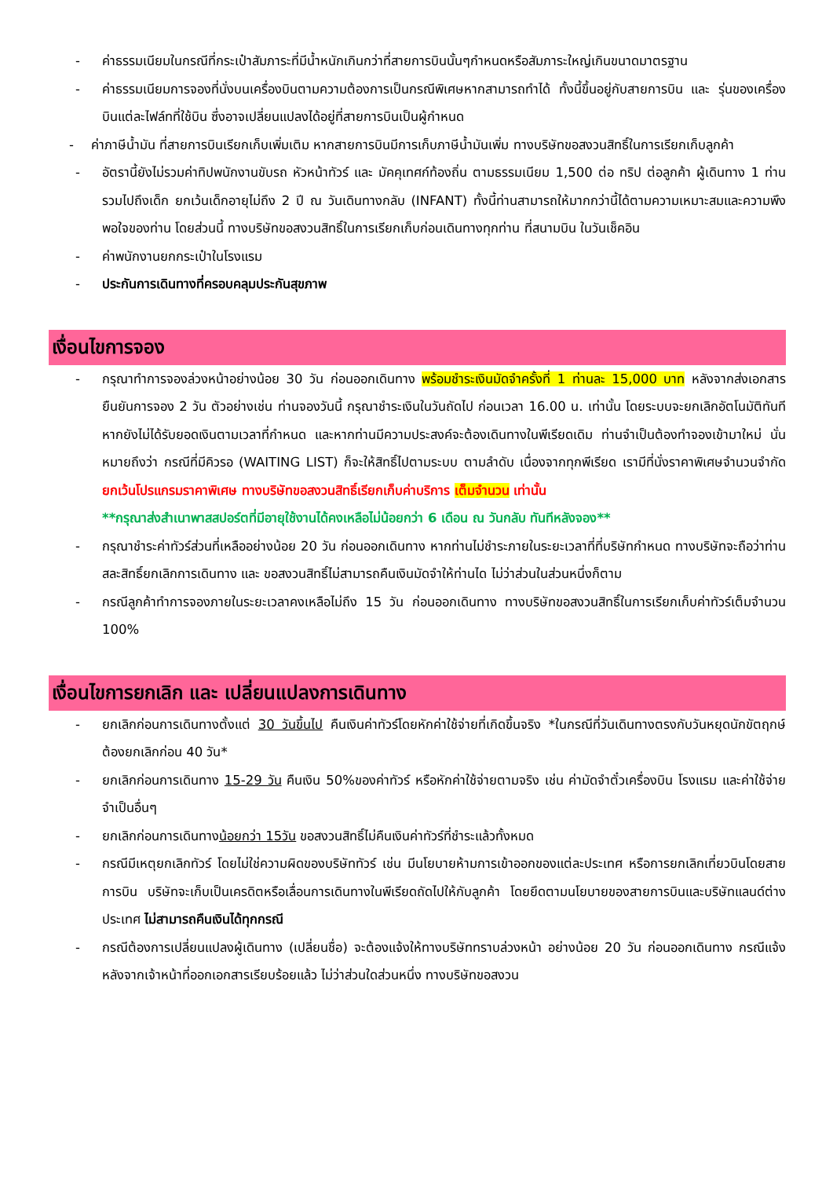- ค่าธรรมเนียมในกรณีที่กระเป๋าสัมภาระที่มีน้ำหนักเกินกว่าที่สายการบินนั้นๆกำหนดหรือสัมภาระใหญ่เกินขนาดมาตรฐาน
- ค่าธรรมเนียมการจองที่นั่งบนเครื่องบินตามความต้องการเป็นกรณีพิเศษหากสามารถทำได้ ทั้งนี้ขึ้นอยู่กับสายการบิน และ รุ่นของเครื่องบินแต่ละไฟล์ทที่ใช้บิน ซึ่งอาจเปลี่ยนแปลงได้อยู่ที่สายการบินเป็นผู้กำหนด
- ค่าภาษีน้ำมัน ที่สายการบินเรียกเก็บเพิ่มเติม หากสายการบินมีการเก็บภาษีน้ำมันเพิ่ม ทางบริษัทขอสงวนสิทธิ์ในการเรียกเก็บลูกค้า
- อัตรานี้ยังไม่รวมค่าทิปพนักงานขับรถ หัวหน้าทัวร์ และ มัคคุเทศก์ท้องถิ่น ตามธรรมเนียม 1,500 ต่อ ทริป ต่อลูกค้า ผู้เดินทาง 1 ท่าน รวมไปถึงเด็ก ยกเว้นเด็กอายุไม่ถึง 2 ปี ณ วันเดินทางกลับ (INFANT) ทั้งนี้ท่านสามารถให้มากกว่านี้ได้ตามความเหมาะสมและความพึงพอใจของท่าน โดยส่วนนี้ ทางบริษัทขอสงวนสิทธิ์ในการเรียกเก็บก่อนเดินทางทุกท่าน ที่สนามบิน ในวันเช็คอิน
- ค่าพนักงานยกกระเป๋าในโรงแรม
- ประกันการเดินทางที่ครอบคลุมประกันสุขภาพ
เงื่อนไขการจอง
- กรุณาทำการจองล่วงหน้าอย่างน้อย 30 วัน ก่อนออกเดินทาง พร้อมชำระเงินมัดจำครั้งที่ 1 ท่านละ 15,000 บาท หลังจากส่งเอกสารยืนยันการจอง 2 วัน ตัวอย่างเช่น ท่านจองวันนี้ กรุณาชำระเงินในวันถัดไป ก่อนเวลา 16.00 น. เท่านั้น โดยระบบจะยกเลิกอัตโนมัติทันที หากยังไม่ได้รับยอดเงินตามเวลาที่กำหนด และหากท่านมีความประสงค์จะต้องเดินทางในพีเรียดเดิม ท่านจำเป็นต้องทำจองเข้ามาใหม่ นั่นหมายถึงว่า กรณีที่มีคิวรอ (WAITING LIST) ก็จะให้สิทธิ์ไปตามระบบ ตามลำดับ เนื่องจากทุกพีเรียด เรามีที่นั่งราคาพิเศษจำนวนจำกัด ยกเว้นโปรแกรมราคาพิเศษ ทางบริษัทขอสงวนสิทธิ์เรียกเก็บค่าบริการ เต็มจำนวน เท่านั้น
**กรุณาส่งสำเนาพาสสปอร์ตที่มีอายุใช้งานได้คงเหลือไม่น้อยกว่า 6 เดือน ณ วันกลับ ทันทีหลังจอง**
- กรุณาชำระค่าทัวร์ส่วนที่เหลืออย่างน้อย 20 วัน ก่อนออกเดินทาง หากท่านไม่ชำระภายในระยะเวลาที่ที่บริษัทกำหนด ทางบริษัทจะถือว่าท่านสละสิทธิ์ยกเลิกการเดินทาง และ ขอสงวนสิทธิ์ไม่สามารถคืนเงินมัดจำให้ท่านได ไม่ว่าส่วนในส่วนหนึ่งก็ตาม
- กรณีลูกค้าทำการจองภายในระยะเวลาคงเหลือไม่ถึง 15 วัน ก่อนออกเดินทาง ทางบริษัทขอสงวนสิทธิ์ในการเรียกเก็บค่าทัวร์เต็มจำนวน 100%
เงื่อนไขการยกเลิก และ เปลี่ยนแปลงการเดินทาง
- ยกเลิกก่อนการเดินทางตั้งแต่ 30 วันขึ้นไป คืนเงินค่าทัวร์โดยหักค่าใช้จ่ายที่เกิดขึ้นจริง *ในกรณีที่วันเดินทางตรงกับวันหยุดนักขัตฤกษ์ ต้องยกเลิกก่อน 40 วัน*
- ยกเลิกก่อนการเดินทาง 15-29 วัน คืนเงิน 50%ของค่าทัวร์ หรือหักค่าใช้จ่ายตามจริง เช่น ค่ามัดจำตั๋วเครื่องบิน โรงแรม และค่าใช้จ่ายจำเป็นอื่นๆ
- ยกเลิกก่อนการเดินทางน้อยกว่า 15วัน ขอสงวนสิทธิ์ไม่คืนเงินค่าทัวร์ที่ชำระแล้วทั้งหมด
- กรณีมีเหตุยกเลิกทัวร์ โดยไม่ใช่ความผิดของบริษัททัวร์ เช่น มีนโยบายห้ามการเข้าออกของแต่ละประเทศ หรือการยกเลิกเที่ยวบินโดยสายการบิน บริษัทจะเก็บเป็นเครดิตหรือเลื่อนการเดินทางในพีเรียดถัดไปให้กับลูกค้า โดยยึดตามนโยบายของสายการบินและบริษัทแลนด์ต่างประเทศ ไม่สามารถคืนเงินได้ทุกกรณี
- กรณีต้องการเปลี่ยนแปลงผู้เดินทาง (เปลี่ยนชื่อ) จะต้องแจ้งให้ทางบริษัททราบล่วงหน้า อย่างน้อย 20 วัน ก่อนออกเดินทาง กรณีแจ้งหลังจากเจ้าหน้าที่ออกเอกสารเรียบร้อยแล้ว ไม่ว่าส่วนใดส่วนหนึ่ง ทางบริษัทขอสงวน